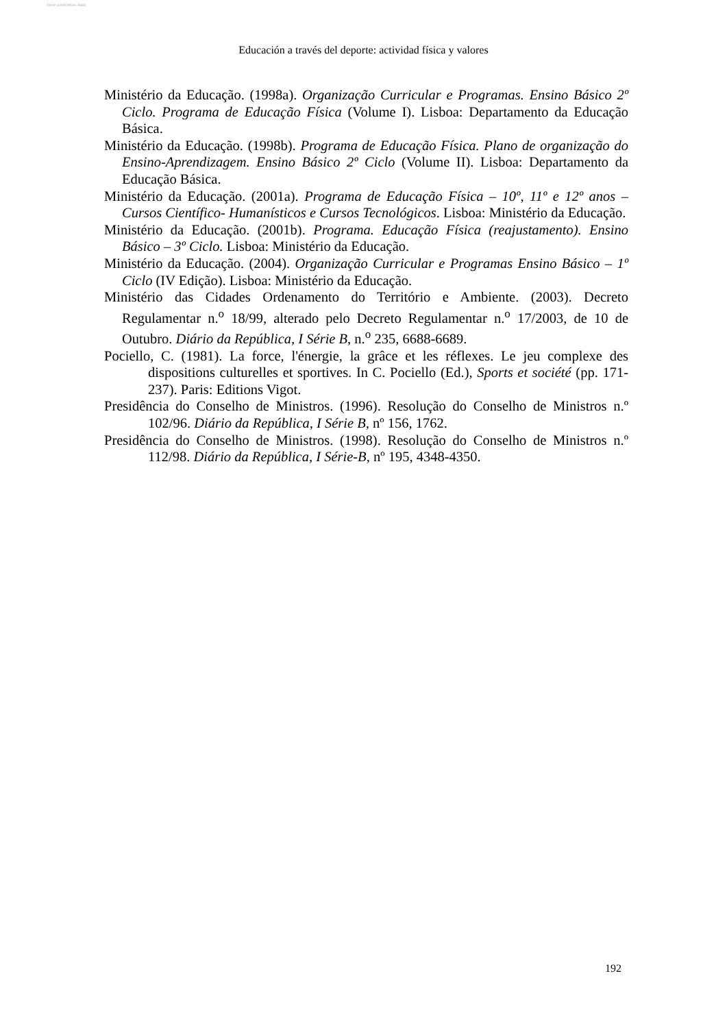View publication stats
Educación a través del deporte: actividad física y valores
Ministério da Educação. (1998a). Organização Curricular e Programas. Ensino Básico 2º Ciclo. Programa de Educação Física (Volume I). Lisboa: Departamento da Educação Básica.
Ministério da Educação. (1998b). Programa de Educação Física. Plano de organização do Ensino-Aprendizagem. Ensino Básico 2º Ciclo (Volume II). Lisboa: Departamento da Educação Básica.
Ministério da Educação. (2001a). Programa de Educação Física – 10º, 11º e 12º anos – Cursos Científico- Humanísticos e Cursos Tecnológicos. Lisboa: Ministério da Educação.
Ministério da Educação. (2001b). Programa. Educação Física (reajustamento). Ensino Básico – 3º Ciclo. Lisboa: Ministério da Educação.
Ministério da Educação. (2004). Organização Curricular e Programas Ensino Básico – 1º Ciclo (IV Edição). Lisboa: Ministério da Educação.
Ministério das Cidades Ordenamento do Território e Ambiente. (2003). Decreto Regulamentar n.<sup>o</sup> 18/99, alterado pelo Decreto Regulamentar n.<sup>o</sup> 17/2003, de 10 de Outubro. Diário da República, I Série B, n.<sup>o</sup> 235, 6688-6689.
Pociello, C. (1981). La force, l'énergie, la grâce et les réflexes. Le jeu complexe des dispositions culturelles et sportives. In C. Pociello (Ed.), Sports et société (pp. 171-237). Paris: Editions Vigot.
Presidência do Conselho de Ministros. (1996). Resolução do Conselho de Ministros n.º 102/96. Diário da República, I Série B, nº 156, 1762.
Presidência do Conselho de Ministros. (1998). Resolução do Conselho de Ministros n.º 112/98. Diário da República, I Série-B, nº 195, 4348-4350.
192